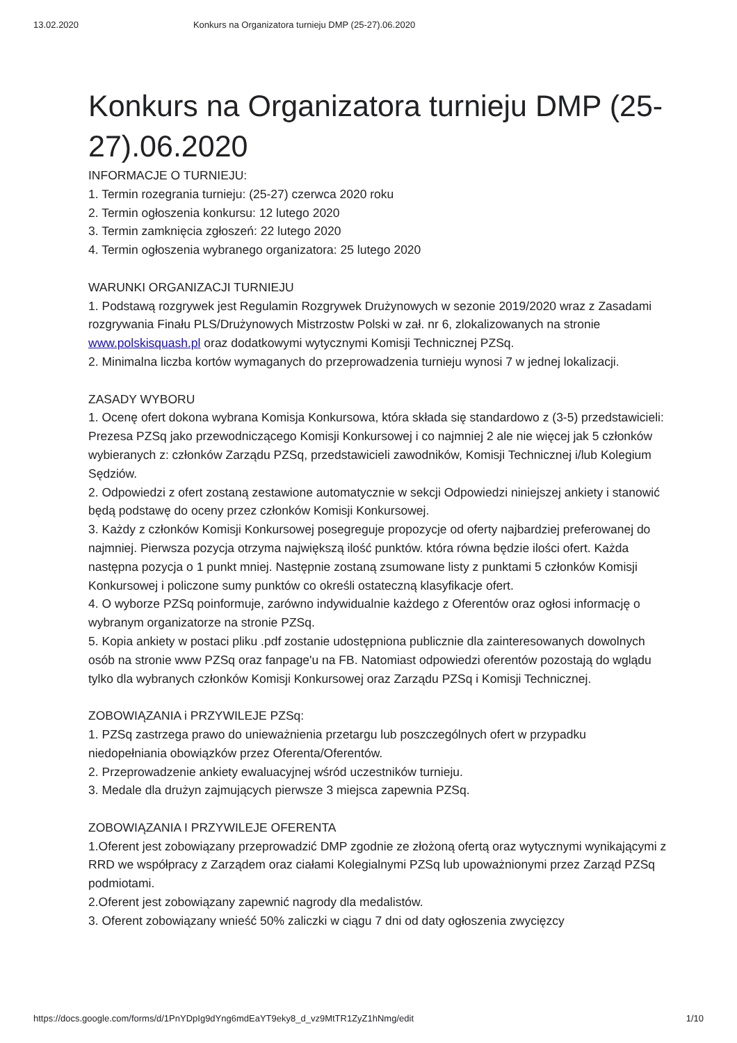13.02.2020 Konkurs na Organizatora turnieju DMP (25-27).06.2020
Konkurs na Organizatora turnieju DMP (25-27).06.2020
INFORMACJE O TURNIEJU:
1. Termin rozegrania turnieju: (25-27) czerwca 2020 roku
2. Termin ogłoszenia konkursu: 12 lutego 2020
3. Termin zamknięcia zgłoszeń: 22 lutego 2020
4. Termin ogłoszenia wybranego organizatora: 25 lutego 2020
WARUNKI ORGANIZACJI TURNIEJU
1. Podstawą rozgrywek jest Regulamin Rozgrywek Drużynowych w sezonie 2019/2020 wraz z Zasadami rozgrywania Finału PLS/Drużynowych Mistrzostw Polski w zał. nr 6, zlokalizowanych na stronie www.polskisquash.pl oraz dodatkowymi wytycznymi Komisji Technicznej PZSq.
2. Minimalna liczba kortów wymaganych do przeprowadzenia turnieju wynosi 7 w jednej lokalizacji.
ZASADY WYBORU
1. Ocenę ofert dokona wybrana Komisja Konkursowa, która składa się standardowo z (3-5) przedstawicieli: Prezesa PZSq jako przewodniczącego Komisji Konkursowej i co najmniej 2 ale nie więcej jak 5 członków wybieranych z: członków Zarządu PZSq, przedstawicieli zawodników, Komisji Technicznej i/lub Kolegium Sędziów.
2. Odpowiedzi z ofert zostaną zestawione automatycznie w sekcji Odpowiedzi niniejszej ankiety i stanowić będą podstawę do oceny przez członków Komisji Konkursowej.
3. Każdy z członków Komisji Konkursowej posegreguje propozycje od oferty najbardziej preferowanej do najmniej. Pierwsza pozycja otrzyma największą ilość punktów. która równa będzie ilości ofert. Każda następna pozycja o 1 punkt mniej. Następnie zostaną zsumowane listy z punktami 5 członków Komisji Konkursowej i policzone sumy punktów co określi ostateczną klasyfikacje ofert.
4. O wyborze PZSq poinformuje, zarówno indywidualnie każdego z Oferentów oraz ogłosi informację o wybranym organizatorze na stronie PZSq.
5. Kopia ankiety w postaci pliku .pdf zostanie udostępniona publicznie dla zainteresowanych dowolnych osób na stronie www PZSq oraz fanpage'u na FB. Natomiast odpowiedzi oferentów pozostają do wglądu tylko dla wybranych członków Komisji Konkursowej oraz Zarządu PZSq i Komisji Technicznej.
ZOBOWIĄZANIA i PRZYWILEJE PZSq:
1. PZSq zastrzega prawo do unieważnienia przetargu lub poszczególnych ofert w przypadku niedopełniania obowiązków przez Oferenta/Oferentów.
2. Przeprowadzenie ankiety ewaluacyjnej wśród uczestników turnieju.
3. Medale dla drużyn zajmujących pierwsze 3 miejsca zapewnia PZSq.
ZOBOWIĄZANIA I PRZYWILEJE OFERENTA
1.Oferent jest zobowiązany przeprowadzić DMP zgodnie ze złożoną ofertą oraz wytycznymi wynikającymi z RRD we współpracy z Zarządem oraz ciałami Kolegialnymi PZSq lub upoważnionymi przez Zarząd PZSq podmiotami.
2.Oferent jest zobowiązany zapewnić nagrody dla medalistów.
3. Oferent zobowiązany wnieść 50% zaliczki w ciągu 7 dni od daty ogłoszenia zwycięzcy
https://docs.google.com/forms/d/1PnYDpIg9dYng6mdEaYT9eky8_d_vz9MtTR1ZyZ1hNmg/edit 1/10